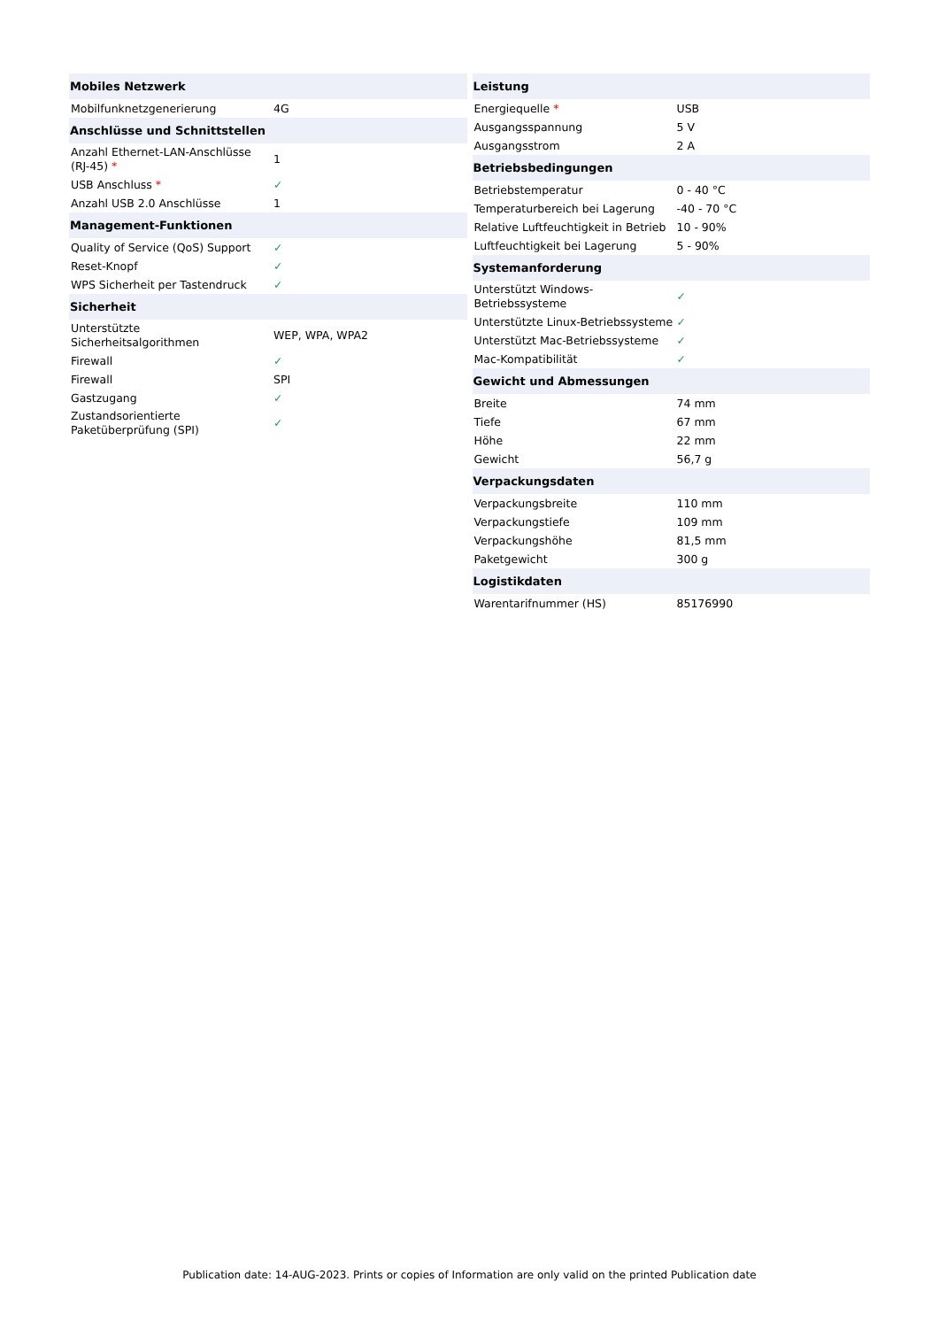| Mobiles Netzwerk | |
| --- | --- |
| Mobilfunknetzgenerierung | 4G |
| Anschlüsse und Schnittstellen | |
| Anzahl Ethernet-LAN-Anschlüsse (RJ-45) * | 1 |
| USB Anschluss * | ✓ |
| Anzahl USB 2.0 Anschlüsse | 1 |
| Management-Funktionen | |
| Quality of Service (QoS) Support | ✓ |
| Reset-Knopf | ✓ |
| WPS Sicherheit per Tastendruck | ✓ |
| Sicherheit | |
| Unterstützte Sicherheitsalgorithmen | WEP, WPA, WPA2 |
| Firewall | ✓ |
| Firewall | SPI |
| Gastzugang | ✓ |
| Zustandsorientierte Paketüberprüfung (SPI) | ✓ |
| Leistung | |
| --- | --- |
| Energiequelle * | USB |
| Ausgangsspannung | 5 V |
| Ausgangsstrom | 2 A |
| Betriebsbedingungen | |
| Betriebstemperatur | 0 - 40 °C |
| Temperaturbereich bei Lagerung | -40 - 70 °C |
| Relative Luftfeuchtigkeit in Betrieb | 10 - 90% |
| Luftfeuchtigkeit bei Lagerung | 5 - 90% |
| Systemanforderung | |
| Unterstützt Windows-Betriebssysteme | ✓ |
| Unterstützte Linux-Betriebssysteme | ✓ |
| Unterstützt Mac-Betriebssysteme | ✓ |
| Mac-Kompatibilität | ✓ |
| Gewicht und Abmessungen | |
| Breite | 74 mm |
| Tiefe | 67 mm |
| Höhe | 22 mm |
| Gewicht | 56,7 g |
| Verpackungsdaten | |
| Verpackungsbreite | 110 mm |
| Verpackungstiefe | 109 mm |
| Verpackungshöhe | 81,5 mm |
| Paketgewicht | 300 g |
| Logistikdaten | |
| Warentarifnummer (HS) | 85176990 |
Publication date: 14-AUG-2023. Prints or copies of Information are only valid on the printed Publication date